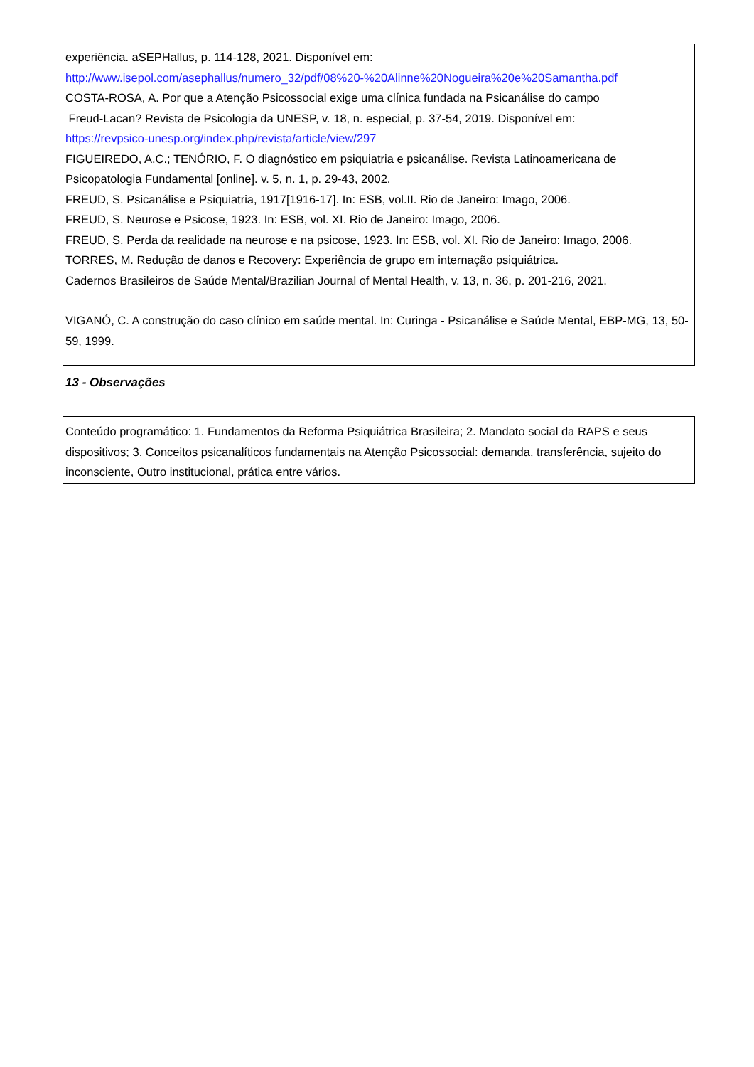experiência. aSEPHallus, p. 114-128, 2021. Disponível em:
http://www.isepol.com/asephallus/numero_32/pdf/08%20-%20Alinne%20Nogueira%20e%20Samantha.pdf
COSTA-ROSA, A. Por que a Atenção Psicossocial exige uma clínica fundada na Psicanálise do campo
Freud-Lacan? Revista de Psicologia da UNESP, v. 18, n. especial, p. 37-54, 2019. Disponível em:
https://revpsico-unesp.org/index.php/revista/article/view/297
FIGUEIREDO, A.C.; TENÓRIO, F. O diagnóstico em psiquiatria e psicanálise. Revista Latinoamericana de Psicopatologia Fundamental [online]. v. 5, n. 1, p. 29-43, 2002.
FREUD, S. Psicanálise e Psiquiatria, 1917[1916-17]. In: ESB, vol.II. Rio de Janeiro: Imago, 2006.
FREUD, S. Neurose e Psicose, 1923. In: ESB, vol. XI. Rio de Janeiro: Imago, 2006.
FREUD, S. Perda da realidade na neurose e na psicose, 1923. In: ESB, vol. XI. Rio de Janeiro: Imago, 2006.
TORRES, M. Redução de danos e Recovery: Experiência de grupo em internação psiquiátrica.
Cadernos Brasileiros de Saúde Mental/Brazilian Journal of Mental Health, v. 13, n. 36, p. 201-216, 2021.
VIGANÓ, C. A construção do caso clínico em saúde mental. In: Curinga - Psicanálise e Saúde Mental, EBP-MG, 13, 50-59, 1999.
13 - Observações
Conteúdo programático: 1. Fundamentos da Reforma Psiquiátrica Brasileira; 2. Mandato social da RAPS e seus dispositivos; 3. Conceitos psicanalíticos fundamentais na Atenção Psicossocial: demanda, transferência, sujeito do inconsciente, Outro institucional, prática entre vários.